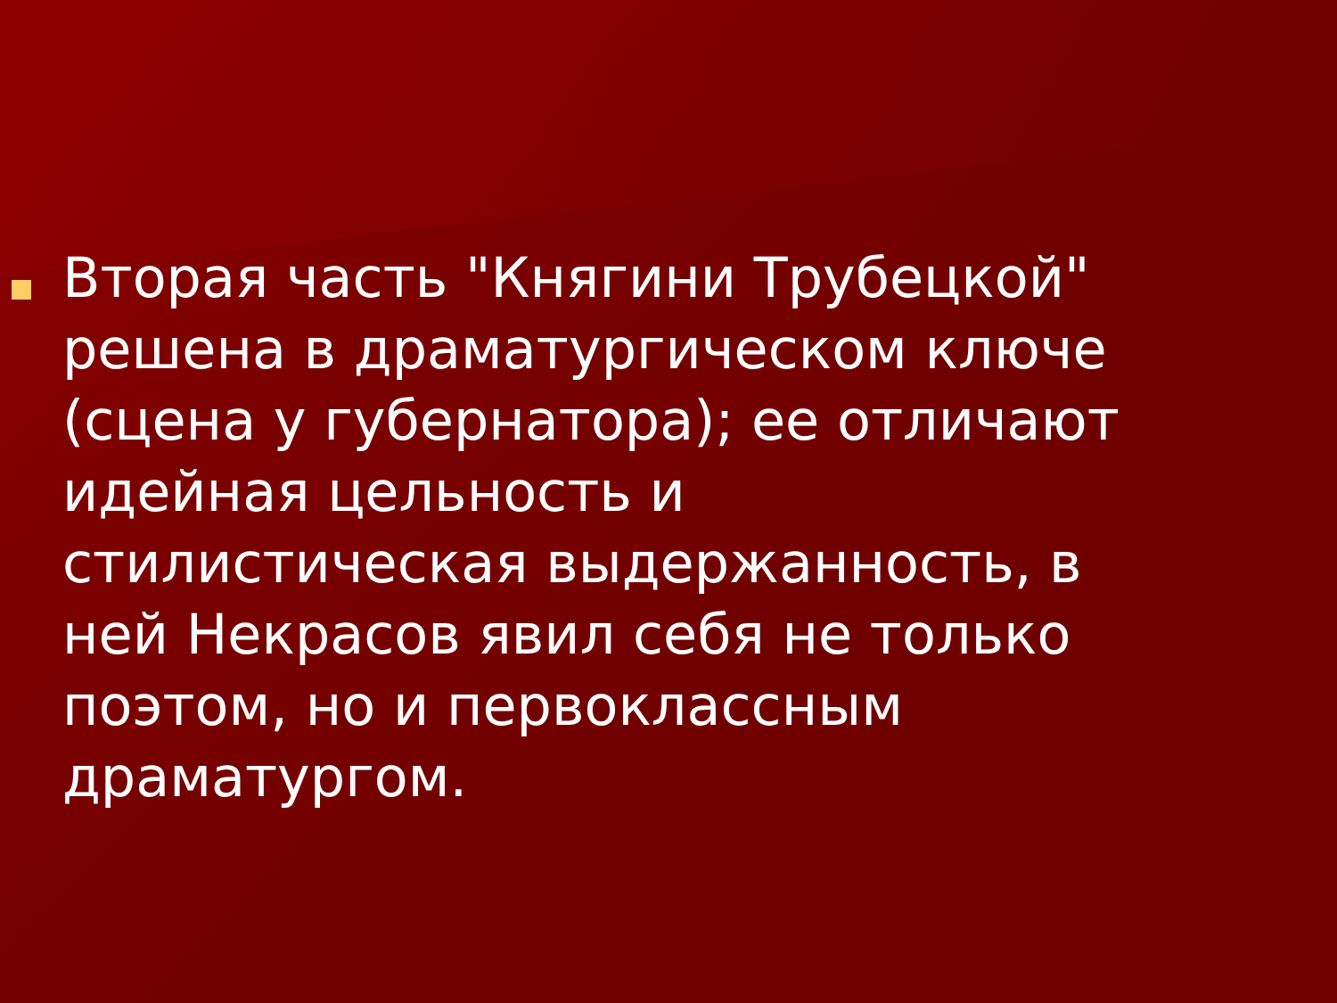Вторая часть "Княгини Трубецкой" решена в драматургическом ключе (сцена у губернатора); ее отличают идейная цельность и стилистическая выдержанность, в ней Некрасов явил себя не только поэтом, но и первоклассным драматургом.